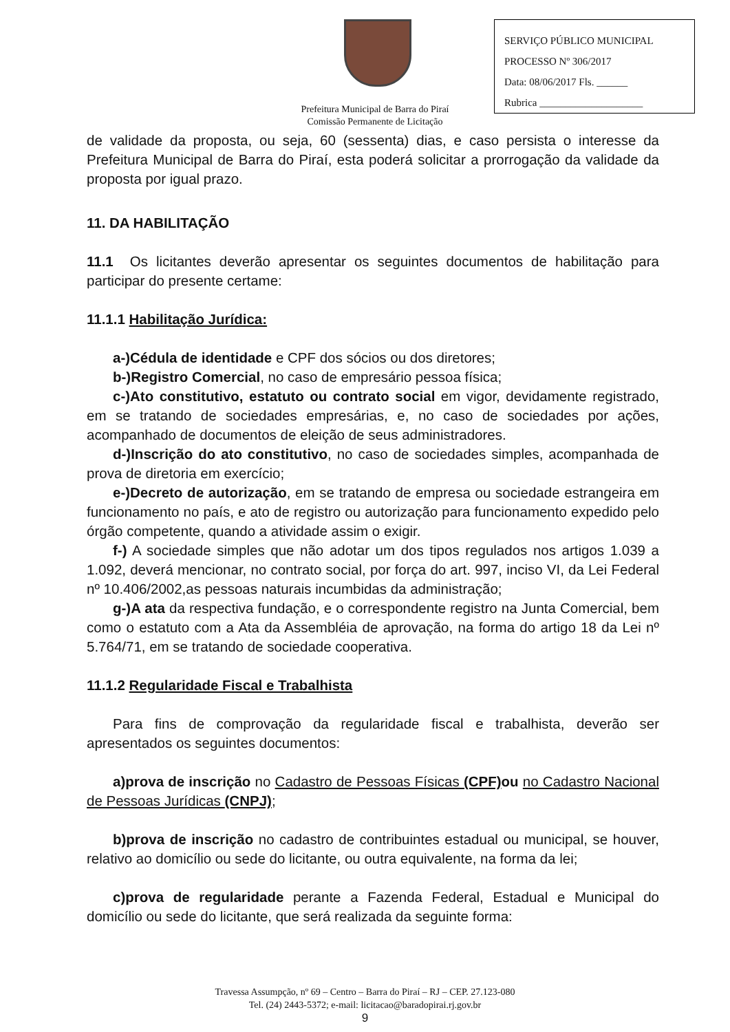SERVIÇO PÚBLICO MUNICIPAL
PROCESSO Nº 306/2017
Data: 08/06/2017 Fls. ______
Rubrica ____________________
Prefeitura Municipal de Barra do Piraí
Comissão Permanente de Licitação
de validade da proposta, ou seja, 60 (sessenta) dias, e caso persista o interesse da Prefeitura Municipal de Barra do Piraí, esta poderá solicitar a prorrogação da validade da proposta por igual prazo.
11. DA HABILITAÇÃO
11.1 Os licitantes deverão apresentar os seguintes documentos de habilitação para participar do presente certame:
11.1.1 Habilitação Jurídica:
a-)Cédula de identidade e CPF dos sócios ou dos diretores;
b-)Registro Comercial, no caso de empresário pessoa física;
c-)Ato constitutivo, estatuto ou contrato social em vigor, devidamente registrado, em se tratando de sociedades empresárias, e, no caso de sociedades por ações, acompanhado de documentos de eleição de seus administradores.
d-)Inscrição do ato constitutivo, no caso de sociedades simples, acompanhada de prova de diretoria em exercício;
e-)Decreto de autorização, em se tratando de empresa ou sociedade estrangeira em funcionamento no país, e ato de registro ou autorização para funcionamento expedido pelo órgão competente, quando a atividade assim o exigir.
f-) A sociedade simples que não adotar um dos tipos regulados nos artigos 1.039 a 1.092, deverá mencionar, no contrato social, por força do art. 997, inciso VI, da Lei Federal nº 10.406/2002,as pessoas naturais incumbidas da administração;
g-)A ata da respectiva fundação, e o correspondente registro na Junta Comercial, bem como o estatuto com a Ata da Assembléia de aprovação, na forma do artigo 18 da Lei nº 5.764/71, em se tratando de sociedade cooperativa.
11.1.2 Regularidade Fiscal e Trabalhista
Para fins de comprovação da regularidade fiscal e trabalhista, deverão ser apresentados os seguintes documentos:
a)prova de inscrição no Cadastro de Pessoas Físicas (CPF) ou no Cadastro Nacional de Pessoas Jurídicas (CNPJ);
b)prova de inscrição no cadastro de contribuintes estadual ou municipal, se houver, relativo ao domicílio ou sede do licitante, ou outra equivalente, na forma da lei;
c)prova de regularidade perante a Fazenda Federal, Estadual e Municipal do domicílio ou sede do licitante, que será realizada da seguinte forma:
Travessa Assumpção, nº 69 – Centro – Barra do Piraí – RJ – CEP. 27.123-080
Tel. (24) 2443-5372; e-mail: licitacao@baradopirai.rj.gov.br
9